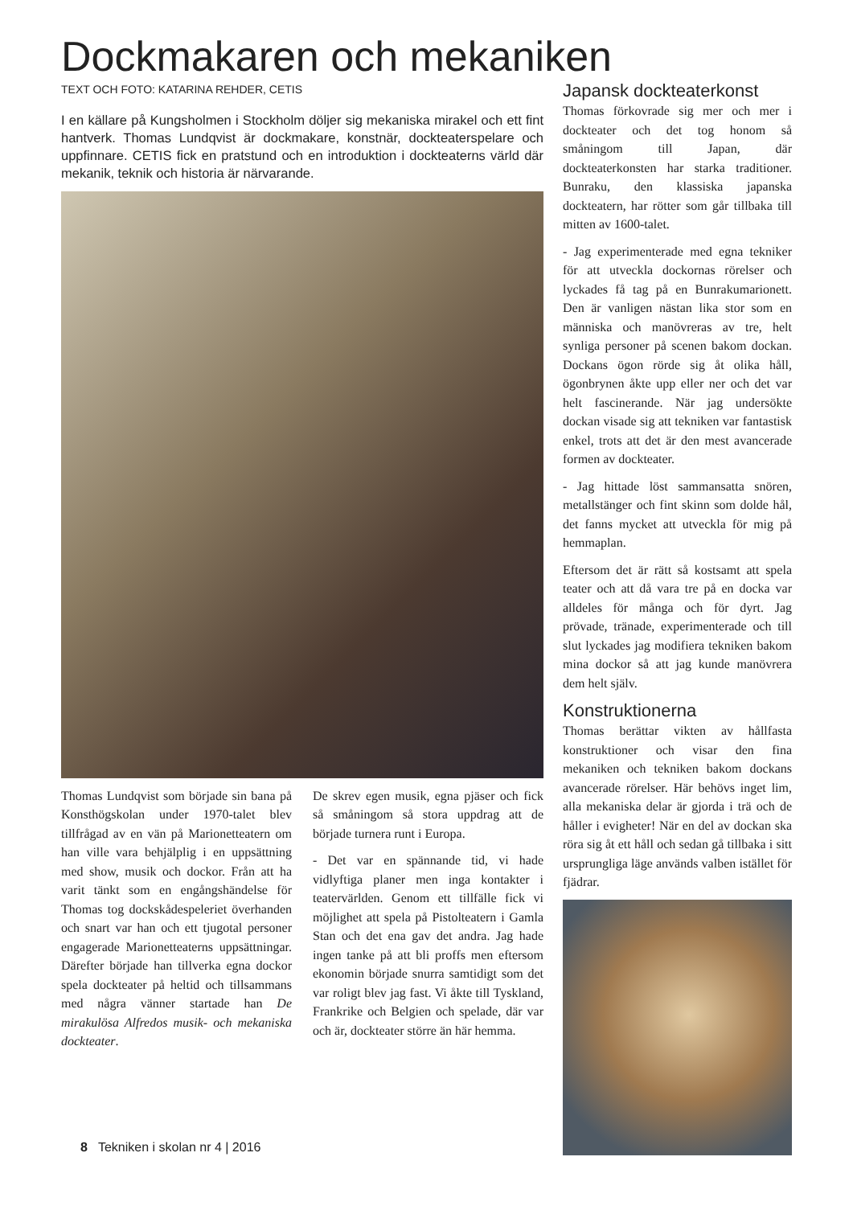Dockmakaren och mekaniken
TEXT OCH FOTO: KATARINA REHDER, CETIS
I en källare på Kungsholmen i Stockholm döljer sig mekaniska mirakel och ett fint hantverk. Thomas Lundqvist är dockmakare, konstnär, dockteaterspelare och uppfinnare. CETIS fick en pratstund och en introduktion i dockteaterns värld där mekanik, teknik och historia är närvarande.
Thomas Lundqvist som började sin bana på Konsthögskolan under 1970-talet blev tillfrågad av en vän på Marionetteatern om han ville vara behjälplig i en uppsättning med show, musik och dockor. Från att ha varit tänkt som en engångshändelse för Thomas tog dockskådespeleriet överhanden och snart var han och ett tjugotal personer engagerade Marionetteaterns uppsättningar. Därefter började han tillverka egna dockor spela dockteater på heltid och tillsammans med några vänner startade han De mirakulösa Alfredos musik- och mekaniska dockteater.
De skrev egen musik, egna pjäser och fick så småningom så stora uppdrag att de började turnera runt i Europa.
- Det var en spännande tid, vi hade vidlyftiga planer men inga kontakter i teatervärlden. Genom ett tillfälle fick vi möjlighet att spela på Pistolteatern i Gamla Stan och det ena gav det andra. Jag hade ingen tanke på att bli proffs men eftersom ekonomin började snurra samtidigt som det var roligt blev jag fast. Vi åkte till Tyskland, Frankrike och Belgien och spelade, där var och är, dockteater större än här hemma.
Japansk dockteaterkonst
Thomas förkovrade sig mer och mer i dockteater och det tog honom så småningom till Japan, där dockteaterkonsten har starka traditioner. Bunraku, den klassiska japanska dockteatern, har rötter som går tillbaka till mitten av 1600-talet.
- Jag experimenterade med egna tekniker för att utveckla dockornas rörelser och lyckades få tag på en Bunrakumarionett. Den är vanligen nästan lika stor som en människa och manövreras av tre, helt synliga personer på scenen bakom dockan. Dockans ögon rörde sig åt olika håll, ögonbrynen åkte upp eller ner och det var helt fascinerande. När jag undersökte dockan visade sig att tekniken var fantastisk enkel, trots att det är den mest avancerade formen av dockteater.
- Jag hittade löst sammansatta snören, metallstänger och fint skinn som dolde hål, det fanns mycket att utveckla för mig på hemmaplan.
Eftersom det är rätt så kostsamt att spela teater och att då vara tre på en docka var alldeles för många och för dyrt. Jag prövade, tränade, experimenterade och till slut lyckades jag modifiera tekniken bakom mina dockor så att jag kunde manövrera dem helt själv.
Konstruktionerna
Thomas berättar vikten av hållfasta konstruktioner och visar den fina mekaniken och tekniken bakom dockans avancerade rörelser. Här behövs inget lim, alla mekaniska delar är gjorda i trä och de håller i evigheter! När en del av dockan ska röra sig åt ett håll och sedan gå tillbaka i sitt ursprungliga läge används valben istället för fjädrar.
8 Tekniken i skolan nr 4 | 2016